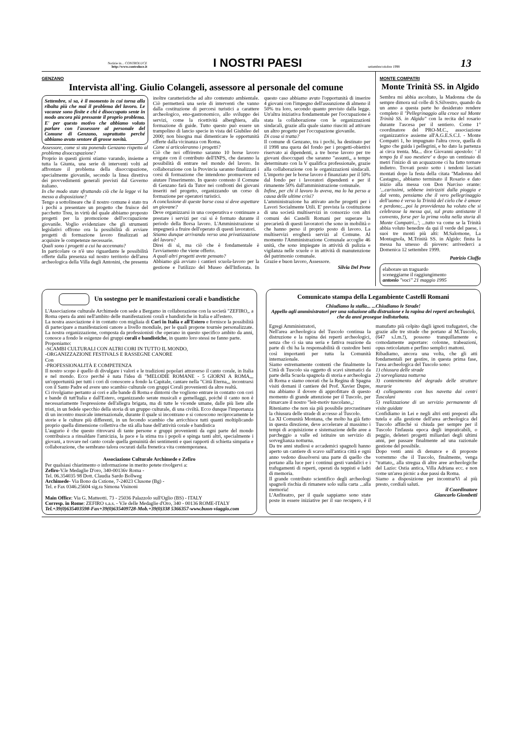Notizie in... CONTROLUCE
http://www.controluce.it
I NOSTRI PAESI
settembre/ottobre 1998
13
GENZANO
Intervista all'ing. Giulio Colangeli, assessore al personale del comune
Settembre, si sa, è il momento in cui torna alla ribalta più che mai il problema del lavoro. Le vacanze sono finite e chi è disoccupato sente in modo ancora più pressante il proprio problema. E' per questo motivo che abbiamo voluto parlare con l'assessore al personale del Comune di Genzano, soprattutto perché abbiamo avuto sentore di grosse novità.
Assessore, come si sta ponendo Genzano rispetto al problema disoccupazione?
Proprio in questi giorni stiamo varando, insieme a tutta la Giunta, una serie di interventi volti ad affrontare il problema della disoccupazione, specialmente giovanile, secondo la linea direttiva dei provvedimenti generali previsti dal Governo italiano.
In che modo state sfruttando ciò che la legge vi ha messo a disposizione?
Tengo a sottolineare che il nostro comune è stato tra i pochi a presentare un progetto che fruisce del pacchetto Treu, in virtù del quale abbiamo proposto progetti per la promozione dell'occupazione giovanile. Voglio evidenziare che gli strumenti legislativi offrono ora la possibilità di avviare progetti di formazione lavoro finalizzati ad acquisire le competenze necessarie.
Quali sono i progetti a cui ha accennato?
In particolare ce n'è uno riguardante le possibilità offerte dalla presenza sul nostro territorio dell'area archeologica della Villa degli Antonini, che presenta inoltre caratteristiche ad alto contenuto ambientale. Ciò permetterà una serie di interventi che vanno dalla costituzione di percorsi turistici a carattere archeologico, eno-gastronomico, allo sviluppo dei servizi, come la ricettività alberghiera, alla formazione di guide. Tutto questo può essere un trampolino di lancio specie in vista del Giubileo del 2000; non bisogna mai dimenticare le opportunità offerte dalla vicinanza con Roma.
Come si articoleranno i progetti?
Ciò che noi offriremo saranno 10 borse lavoro erogate con il contributo dell'INPS, che daranno la possibilità di entrare nel mondo del lavoro. In collaborazione con la Provincia saranno finalizzati i corsi di formazione che intendono promuovere ed aiutare l'inserimento. In questo contesto il Comune di Genzano farà da Tutor nei confronti dei giovani inseriti nel progetto, organizzando un corso di formazione per operatori turistici.
A conclusione di queste borse cosa si deve aspettare un giovane?
Deve organizzarsi in una cooperativa e continuare a prestare i servizi per cui si è formato durante il periodo della Borsa lavoro. L'Amministrazione si impegnerà a fruire dell'operato di questi lavoratori.
Stiamo dunque arrivando verso una privatizzazione del lavoro?
Direi di sì, ma ciò che è fondamentale è l'avviamento che viene offerto.
A quali altri progetti avete pensato?
Abbiamo già avviato i cantieri scuola-lavoro per la gestione e l'utilizzo del Museo dell'Infiorata. In questo caso abbiamo avuto l'opportunità di inserire 4 giovani con l'impegno dell'assunzione di almeno il 50% tra loro, secondo quanto previsto dalla legge. Un'altra iniziativa fondamentale per l'occupazione è stata la collaborazione con le organizzazioni sindacali, grazie alla quale siamo riusciti ad attivare un altro progetto per l'occupazione giovanile.
Di cosa si tratta?
Il comune di Genzano, tra i pochi, ha destinato per il 1998 una quota del fondo per i progetti-obiettivi riservato ai dipendenti, a tre borse lavoro per tre giovani disoccupati che saranno "assunti,, a tempo determinato con la V qualifica professionale, grazie alla collaborazione con le organizzazioni sindacali. L'importo per le borse lavoro è finanziato per il 50% dal fondo per i lavoratori dipendenti e per il rimanente 50% dall'amministrazione comunale.
Infine, per chi il lavoro lo aveva, ma lo ha perso a causa delle ultime crisi?
L'amministrazione ha attivato anche progetti per i Lavori Socialmente Utili. E' prevista la costituzione di una società multiservizi in consorzio con altri comuni dei Castelli Romani per superare la precarietà di questi lavoratori che sono in mobilità o che hanno perso il proprio posto di lavoro. La multiservizi erogherà servizi al Comune. Al momento l'Amministrazione Comunale accoglie 46 unità, che sono impiegate in attività di pulizia e vigilanza nelle scuole o in attività di manutenzione del patrimonio comunale.
Grazie e buon lavoro, Assessore.
Silvia Del Prete
MONTE COMPATRI
Monte Trinità SS. in Algido
Sembra mi abbia ascoltato, la Madonna che da sempre dimora sul colle di S.Silvestro, quando da un anno a questa parte ho desiderato rendere completo il "Pellegrinaggio alla croce sul Monte Trinità SS. in Algido" con la recita del rosario durante l'ascesa per il sentiero. Come 1° coordinatore del PRO-M.C., associazione organizzatrice assieme all'A.G.E.S.C.I. - Monte Compatri 1, ho impugnato l'altra croce, quella di legno che guida i pellegrini, e ho dato la partenza ai circa trenta. Ma... dice Giovanni apostolo: ' il tempo fa il suo mestiere' e dopo un centinaio di metri l'inizio di un acquazzone ci ha fatto tornare indietro. Trovati posto sotto i tendoni lasciati montati dopo la festa della citata "Madonna del Castagno,, abbiamo terminato il Rosario e dato inizio alla messa con Don Narciso orante: '...carissimi, sebbene intirizziti dalla pioggia e dal vento, pensiamo che il vero pellegrinaggio dell'uomo è verso la Trinità del cielo che è amore e perdono;...poi la provvidenza ha voluto che si celebrasse la messa qui, sul prato antistante il convento, forse per la prima volta nella storia di Monte Compatri...'; ...tutto va come se la Trinità abbia voluto benedire da qui il verde del paese, i suoi tre monti più alti: M.Salomone, La Montagnola, M.Trinità SS. in Algido: finita la messa ha smesso di piovere: arrivederci a Domenica 12 settembre 1999.
Patrizio Ciuffa
elaborare un traguardo
sceneggiarne il raggiungimento
antonio "voci" 21 maggio 1995
Un sostegno per le manifestazioni corali e bandistiche
L'Associazione culturale Archimede con sede a Bergamo in collaborazione con la società "ZEFIRO,, a Roma opera da anni nell'ambito delle manifestazioni corali e bandistiche in Italia e all'estero.
La nostra associazione è in contatto con migliaia di Cori in Italia e all'Estero e fornisce la possibilità di partecipare a manifestazioni canore a livello mondiale, per le quali propone tournèe personalizzate. La nostra organizzazione, composta da professionisti che operano in questo specifico ambito da anni, conosce a fondo le esigenze dei gruppi corali e bandistiche, in quanto loro stessi ne fanno parte.
Proponiamo:
-SCAMBI CULTURALI CON ALTRI CORI IN TUTTO IL MONDO,
-ORGANIZZAZIONE FESTIVALS E RASSEGNE CANORE
Con
-PROFESSIONALITÀ E COMPETENZA
Il nostro scopo è quello di divulgare i valori e le tradizioni popolari attraverso il canto corale, in Italia e nel mondo. Ecco perché è nata l'idea di "MELODIE ROMANE - 5 GIORNI A ROMA,,, un'opportunità per tutti i cori di conoscere a fondo la Capitale, cantare nella "Città Eterna,,, incontrarsi con il Santo Padre ed avere uno scambio culturale con gruppi Corali provenienti da altre realtà.
Ci rivolgiamo pertanto ai cori e alle bande di Roma e dintorni che vogliono entrare in contatto con cori e bande di tutt'Italia e dall'Estero, organizzando serate musicali e gemellaggi, poiché il canto non è necessariamente l'espressione dell'allegra brigata, ma di tutte le vicende umane, dalle più liete alle tristi, in un fedele specchio della storia di un gruppo culturale, di una civiltà. Ecco dunque l'importanza di un incontro musicale internazionale, durante il quale si incontrano e si conoscono reciprocamente le storie e le culture più differenti, in un fecondo scambio che arricchisce tutti quanti moltiplicando proprio quella dimensione collettiva che stà alla base dell'attività corale e bandistica
L'augurio è che questo ritrovarsi di tante persone e gruppi provenienti da ogni parte del mondo contribuisca a rinsaldare l'amicizia, la pace e la stima tra i popoli e spinga tanti altri, specialmente i giovani, a trovare nel canto corale quella genuinità dei sentimenti e quei rapporti di schietta simpatia e collaborazione, che sembrano talora oscurati dalla frenetica vita contemporanea.
Associazione Culturale Archimede e Zefiro
Per qualsiasi chiarimento o informazione in merito potete rivolgervi a:
Zefiro-V.le Medaglie D'oro, 340-00136v Roma -
Tel. 06.354035 98 Dott. Claudia Sardo Bollweg
Archimede- Via Bono da Cstione, 7-24023 Clusone (Bg) -
Tel. e Fax 0346.25604 sig.ra Simona Visinoni
Main Office: Via G. Matteotti. 73 - 25036 Palazzolo sull'Oglio (BS) - ITALY
Corresp. in Rome: ZEFIRO s.a.s. - V.le delle Medaglie d'Oro, 340 - 00136 ROME-ITALY
Tel.+39(0)635403598-Fax+39(0)635409728-Mob.+39(0)338 5366357-www.buon-viaggio.com
Comunicato stampa della Legambiente Castelli Romani
Chiudiamo la stalla... ...Chiudiamo le Strade!
Appello agli amministratori per una soluzione alla distruzione e la rapina dei reperti archeologici, che da anni prosegue indisturbata.
Egregi Amministratori,
Nell'area archeologica del Tuscolo continua la distruzione e la rapina dei reperti archeologici, senza che ci sia una seria e fattiva reazione da parte di chi ha la responsabilità di custodire beni così importanti per tutta la Comunità internazionale.
Siamo estremamente contenti che finalmente la Città di Tuscolo sia oggetto di scavi sitematici da parte della Scuola spagnola di storia e archeologia di Roma e siamo onorati che la Regina di Spagna visiti domani il cantiere del Prof. Xavier Dupre, ma abbiamo il dovere di approfittare di questo momento di grande attenzione per il Tuscolo, per rimarcare il nostro "leit-motiv tuscolano,,:
Riteniamo che non sia più possibile procrastinare la chiusura delle strade di accesso al Tuscolo.
La XI Comunità Montana, che molto ha già fatto in questa direzione, deve accelerare al massimo i tempi di acquisizione e sistemazione delle aree a parcheggio a valle ed istituire un servizio di sorveglianza notturna.
Da tre anni studiosi e accademici spagnoli hanno aperto un cantiere di scavo sull'antica città e ogni anno vedono dissolversi una parte di quello che portano alla luce per i continui gesti vandalici e i trafugamenti di reperti, operati da teppisti e ladri di memoria.
Il grande contributo scientifico degli archeologi spagnoli rischia di rimanere solo sulla carta ...alla memoria!
L'Anfiteatro, per il quale sappiamo sono state poste in essere iniziative per il suo recupero, è il manufatto più colpito dagli ignoti trafugatori, che grazie alle tre strade che portano al M.Tuscolo, (647 s.l.m.!), possono tranquillamente e comodamente asportare: colonne, trabeazioni, opus reticolatum e perfino semplici mattoni.
Ribadiamo, ancora una volta, che gli atti fondamentali per gestire, in questa prima fase, l'area archeologica del Tuscolo sono:
1) chiusura delle strade
2) sorveglianza notturna
3) contenimento del degrado delle strutture murarie
4) collegamento con bus navetta dai centri Tuscolani
5) realizzazione di un servizio permanente di visite guidate
Confidiamo in Lei e negli altri enti preposti alla tutela e alla gestione dell'area archeologica del Tuscolo affinché si chiuda per sempre per il Tuscolo l'infausta epoca degli impraticabili, o peggio, deleteri progetti miliardari degli ultimi anni, per passare finalmente ad una razionale gestione del possibile.
Dopo venti anni di denunce e di proposte vorremmo che il Tuscolo, finalmente, venga "trattato,, alla stregua di altre aree archeologiche del Lazio: Ostia antica, Villa Adriana ecc. e non come un'area picnic a due passi da Roma.
Siamo a disposizione per incontrarVi al più presto, cordiali saluti.
il Coordinatore
Giancarlo Giombetti